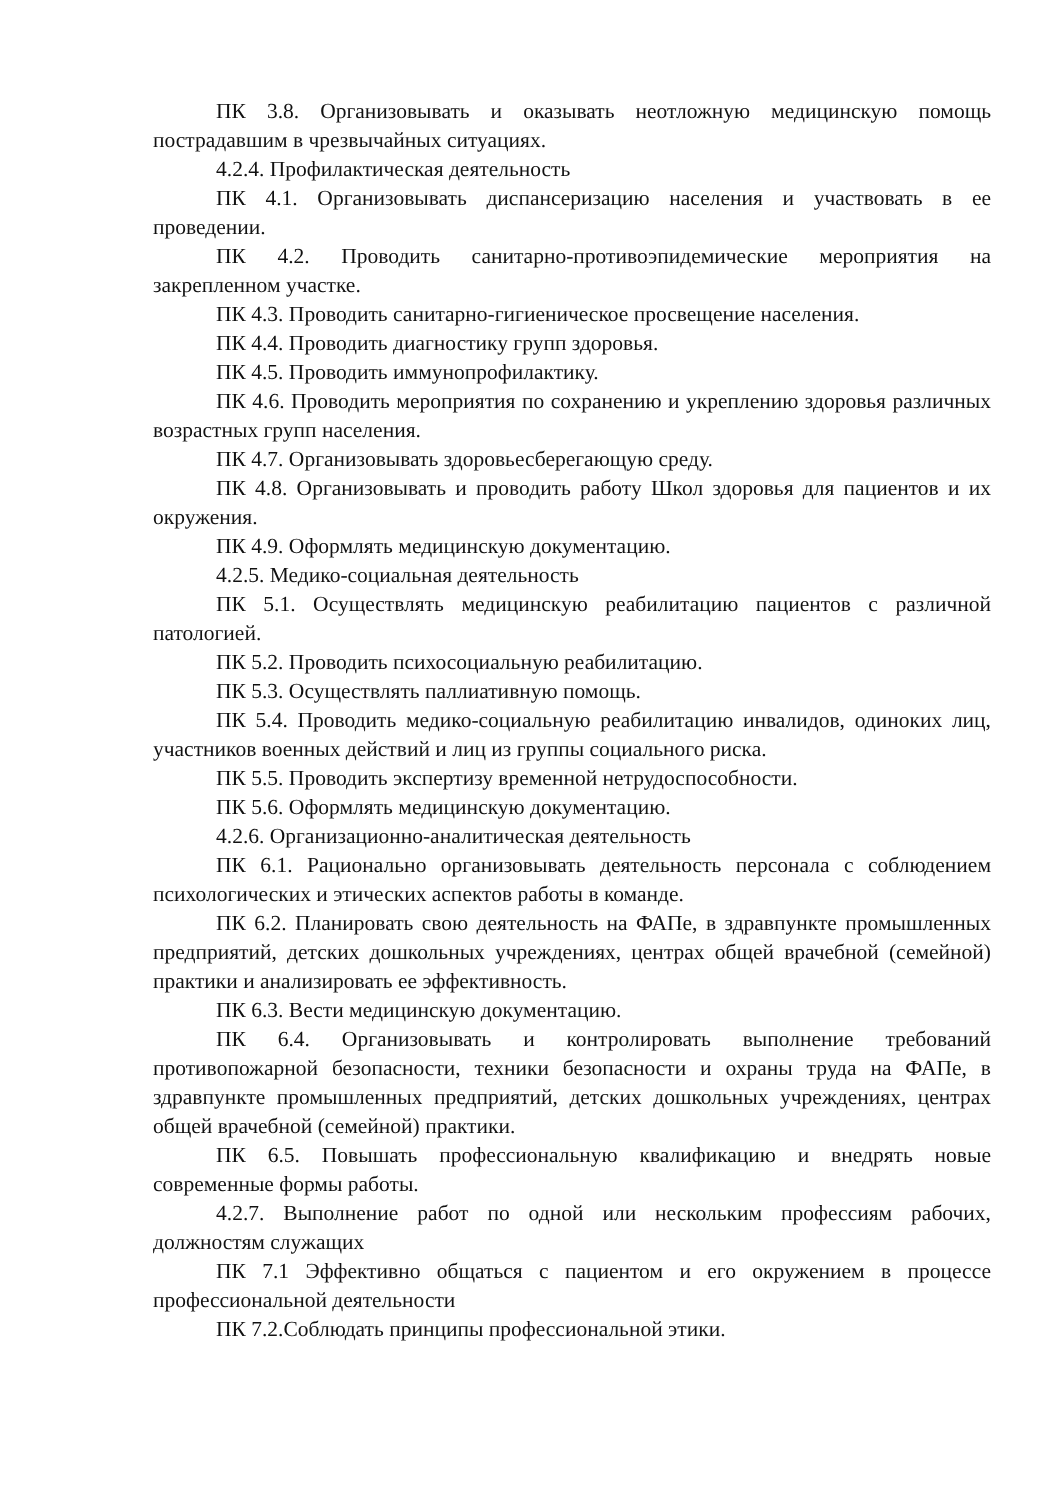ПК 3.8. Организовывать и оказывать неотложную медицинскую помощь пострадавшим в чрезвычайных ситуациях.
4.2.4. Профилактическая деятельность
ПК 4.1. Организовывать диспансеризацию населения и участвовать в ее проведении.
ПК 4.2. Проводить санитарно-противоэпидемические мероприятия на закрепленном участке.
ПК 4.3. Проводить санитарно-гигиеническое просвещение населения.
ПК 4.4. Проводить диагностику групп здоровья.
ПК 4.5. Проводить иммунопрофилактику.
ПК 4.6. Проводить мероприятия по сохранению и укреплению здоровья различных возрастных групп населения.
ПК 4.7. Организовывать здоровьесберегающую среду.
ПК 4.8. Организовывать и проводить работу Школ здоровья для пациентов и их окружения.
ПК 4.9. Оформлять медицинскую документацию.
4.2.5. Медико-социальная деятельность
ПК 5.1. Осуществлять медицинскую реабилитацию пациентов с различной патологией.
ПК 5.2. Проводить психосоциальную реабилитацию.
ПК 5.3. Осуществлять паллиативную помощь.
ПК 5.4. Проводить медико-социальную реабилитацию инвалидов, одиноких лиц, участников военных действий и лиц из группы социального риска.
ПК 5.5. Проводить экспертизу временной нетрудоспособности.
ПК 5.6. Оформлять медицинскую документацию.
4.2.6. Организационно-аналитическая деятельность
ПК 6.1. Рационально организовывать деятельность персонала с соблюдением психологических и этических аспектов работы в команде.
ПК 6.2. Планировать свою деятельность на ФАПе, в здравпункте промышленных предприятий, детских дошкольных учреждениях, центрах общей врачебной (семейной) практики и анализировать ее эффективность.
ПК 6.3. Вести медицинскую документацию.
ПК 6.4. Организовывать и контролировать выполнение требований противопожарной безопасности, техники безопасности и охраны труда на ФАПе, в здравпункте промышленных предприятий, детских дошкольных учреждениях, центрах общей врачебной (семейной) практики.
ПК 6.5. Повышать профессиональную квалификацию и внедрять новые современные формы работы.
4.2.7. Выполнение работ по одной или нескольким профессиям рабочих, должностям служащих
ПК 7.1 Эффективно общаться с пациентом и его окружением в процессе профессиональной деятельности
ПК 7.2.Соблюдать принципы профессиональной этики.